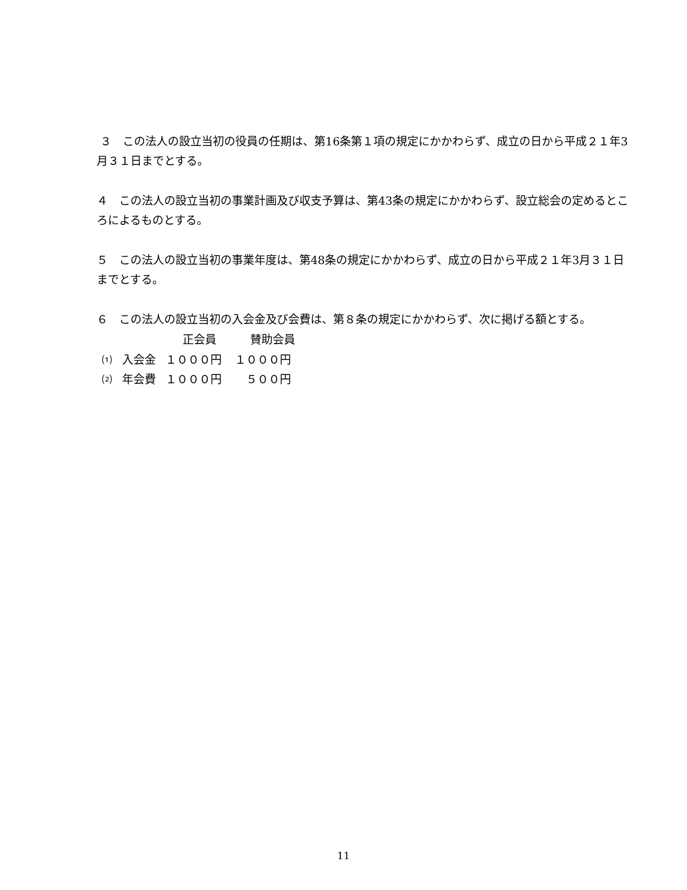３　この法人の設立当初の役員の任期は、第16条第１項の規定にかかわらず、成立の日から平成２１年3月３１日までとする。
４　この法人の設立当初の事業計画及び収支予算は、第43条の規定にかかわらず、設立総会の定めるところによるものとする。
５　この法人の設立当初の事業年度は、第48条の規定にかかわらず、成立の日から平成２１年3月３１日　までとする。
６　この法人の設立当初の入会金及び会費は、第８条の規定にかかわらず、次に掲げる額とする。
| | | 正会員 | 賛助会員 |
| --- | --- | --- | --- |
| ⑴ | 入会金 | １０００円 | １０００円 |
| ⑵ | 年会費 | １０００円 | ５００円 |
11